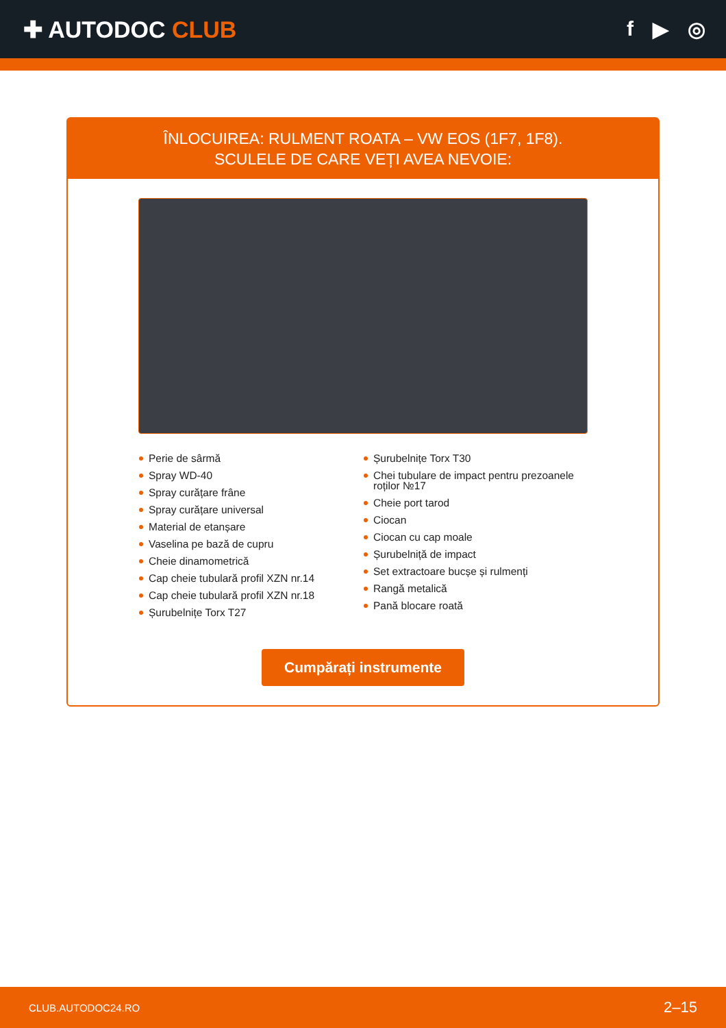✚ AUTODOC CLUB f ▶ ◎
ÎNLOCUIREA: RULMENT ROATA – VW EOS (1F7, 1F8).
SCULELE DE CARE VEȚI AVEA NEVOIE:
Perie de sârmă
Spray WD-40
Spray curățare frâne
Spray curățare universal
Material de etanșare
Vaselina pe bază de cupru
Cheie dinamometrică
Cap cheie tubulară profil XZN nr.14
Cap cheie tubulară profil XZN nr.18
Șurubelnițe Torx T27
Șurubelnițe Torx T30
Chei tubulare de impact pentru prezoanele roților №17
Cheie port tarod
Ciocan
Ciocan cu cap moale
Șurubelniță de impact
Set extractoare bucșe și rulmenți
Rangă metalică
Pană blocare roată
Cumpărați instrumente
CLUB.AUTODOC24.RO 2–15